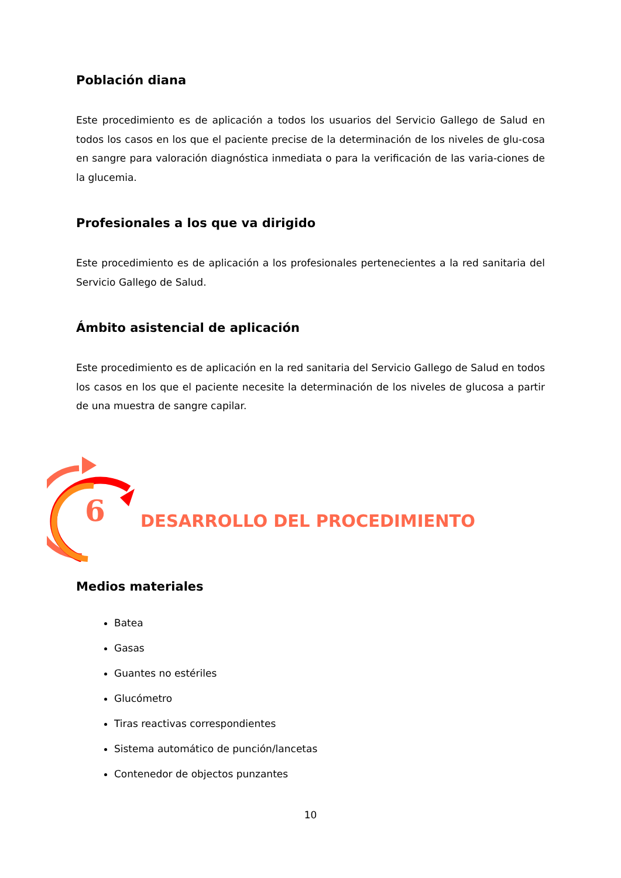Población diana
Este procedimiento es de aplicación a todos los usuarios del Servicio Gallego de Salud en todos los casos en los que el paciente precise de la determinación de los niveles de glu-cosa en sangre para valoración diagnóstica inmediata o para la verificación de las varia-ciones de la glucemia.
Profesionales a los que va dirigido
Este procedimiento es de aplicación a los profesionales pertenecientes a la red sanitaria del Servicio Gallego de Salud.
Ámbito asistencial de aplicación
Este procedimiento es de aplicación en la red sanitaria del Servicio Gallego de Salud en todos los casos en los que el paciente necesite la determinación de los niveles de glucosa a partir de una muestra de sangre capilar.
6
DESARROLLO DEL PROCEDIMIENTO
Medios materiales
Batea
Gasas
Guantes no estériles
Glucómetro
Tiras reactivas correspondientes
Sistema automático de punción/lancetas
Contenedor de objectos punzantes
10